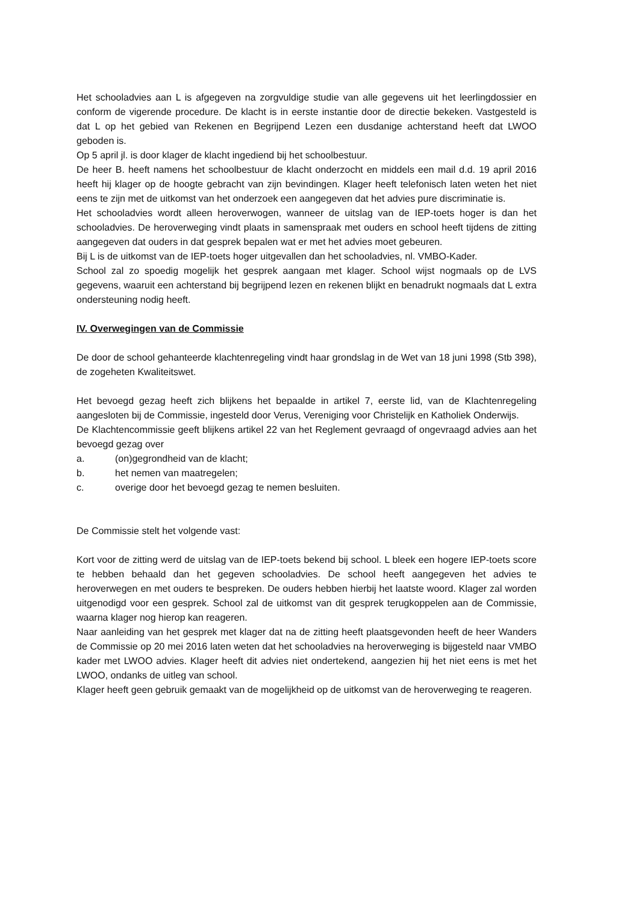Het schooladvies aan L is afgegeven na zorgvuldige studie van alle gegevens uit het leerlingdossier en conform de vigerende procedure. De klacht is in eerste instantie door de directie bekeken. Vastgesteld is dat L op het gebied van Rekenen en Begrijpend Lezen een dusdanige achterstand heeft dat LWOO geboden is.
Op 5 april jl. is door klager de klacht ingediend bij het schoolbestuur.
De heer B. heeft namens het schoolbestuur de klacht onderzocht en middels een mail d.d. 19 april 2016 heeft hij klager op de hoogte gebracht van zijn bevindingen. Klager heeft telefonisch laten weten het niet eens te zijn met de uitkomst van het onderzoek een aangegeven dat het advies pure discriminatie is.
Het schooladvies wordt alleen heroverwogen, wanneer de uitslag van de IEP-toets hoger is dan het schooladvies. De heroverweging vindt plaats in samenspraak met ouders en school heeft tijdens de zitting aangegeven dat ouders in dat gesprek bepalen wat er met het advies moet gebeuren.
Bij L is de uitkomst van de IEP-toets hoger uitgevallen dan het schooladvies, nl. VMBO-Kader.
School zal zo spoedig mogelijk het gesprek aangaan met klager. School wijst nogmaals op de LVS gegevens, waaruit een achterstand bij begrijpend lezen en rekenen blijkt en benadrukt nogmaals dat L extra ondersteuning nodig heeft.
IV. Overwegingen van de Commissie
De door de school gehanteerde klachtenregeling vindt haar grondslag in de Wet van 18 juni 1998 (Stb 398), de zogeheten Kwaliteitswet.
Het bevoegd gezag heeft zich blijkens het bepaalde in artikel 7, eerste lid, van de Klachtenregeling aangesloten bij de Commissie, ingesteld door Verus, Vereniging voor Christelijk en Katholiek Onderwijs.
De Klachtencommissie geeft blijkens artikel 22 van het Reglement gevraagd of ongevraagd advies aan het bevoegd gezag over
a. (on)gegrondheid van de klacht;
b. het nemen van maatregelen;
c. overige door het bevoegd gezag te nemen besluiten.
De Commissie stelt het volgende vast:
Kort voor de zitting werd de uitslag van de IEP-toets bekend bij school. L bleek een hogere IEP-toets score te hebben behaald dan het gegeven schooladvies. De school heeft aangegeven het advies te heroverwegen en met ouders te bespreken. De ouders hebben hierbij het laatste woord. Klager zal worden uitgenodigd voor een gesprek. School zal de uitkomst van dit gesprek terugkoppelen aan de Commissie, waarna klager nog hierop kan reageren.
Naar aanleiding van het gesprek met klager dat na de zitting heeft plaatsgevonden heeft de heer Wanders de Commissie op 20 mei 2016 laten weten dat het schooladvies na heroverweging is bijgesteld naar VMBO kader met LWOO advies. Klager heeft dit advies niet ondertekend, aangezien hij het niet eens is met het LWOO, ondanks de uitleg van school.
Klager heeft geen gebruik gemaakt van de mogelijkheid op de uitkomst van de heroverweging te reageren.